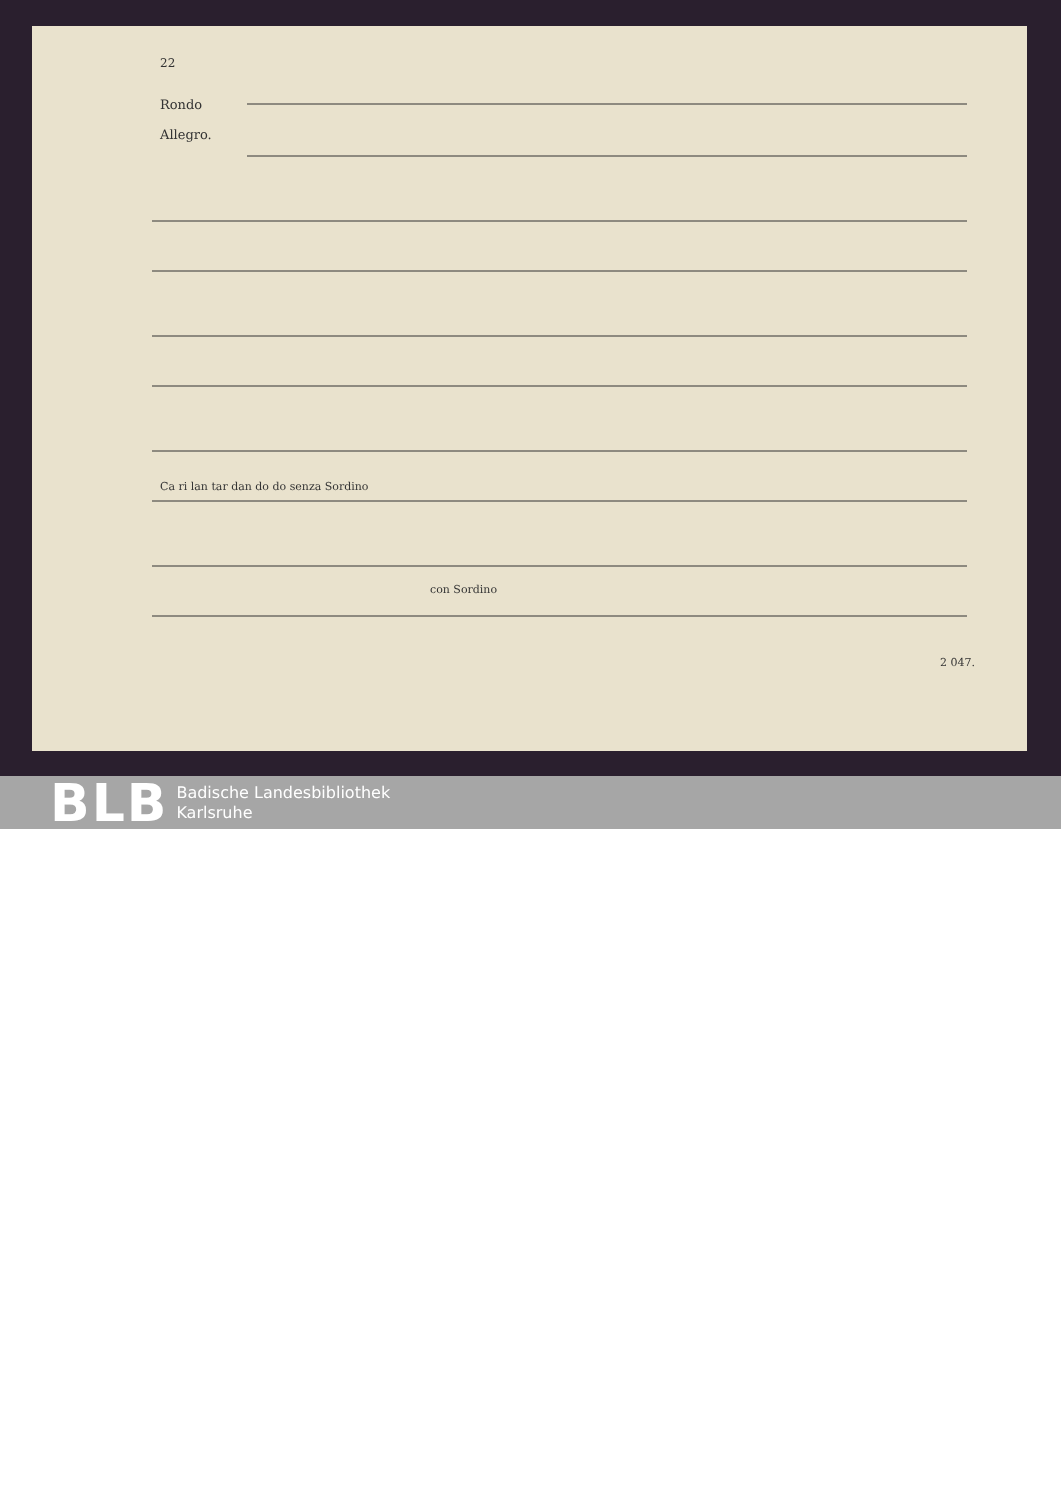22
Rondo
Allegro.
Ca ri lan tar dan do do senza Sordino
con Sordino
2 047.
BLB Badische Landesbibliothek
Karlsruhe